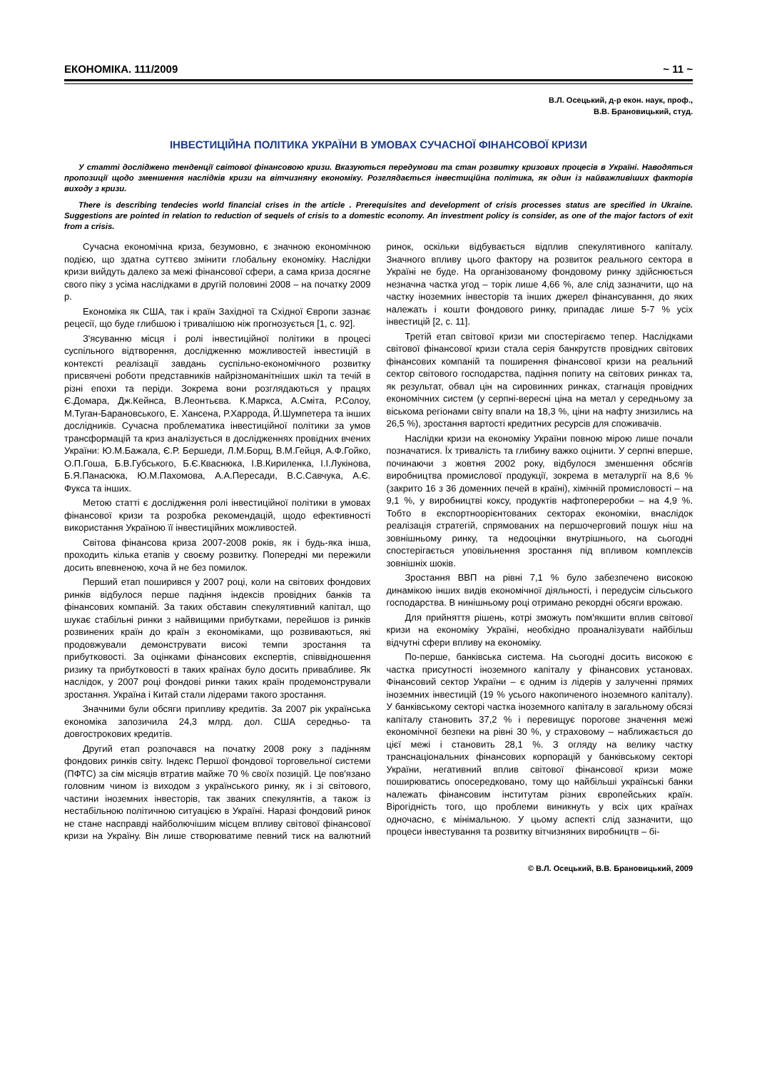ЕКОНОМІКА. 111/2009 ~ 11 ~
В.Л. Осецький, д-р екон. наук, проф.,
В.В. Брановицький, студ.
ІНВЕСТИЦІЙНА ПОЛІТИКА УКРАЇНИ В УМОВАХ СУЧАСНОЇ ФІНАНСОВОЇ КРИЗИ
У статті досліджено тенденції світової фінансовою кризи. Вказуються передумови та стан розвитку кризових процесів в Україні. Наводяться пропозиції щодо зменшення наслідків кризи на вітчизняну економіку. Розглядається інвестиційна політика, як один із найважливіших факторів виходу з кризи.
There is describing tendecies world financial crises in the article . Prerequisites and development of crisis processes status are specified in Ukraine. Suggestions are pointed in relation to reduction of sequels of crisis to a domestic economy. An investment policy is consider, as one of the major factors of exit from a crisis.
Сучасна економічна криза, безумовно, є значною економічною подією, що здатна суттєво змінити глобальну економіку. Наслідки кризи вийдуть далеко за межі фінансової сфери, а сама криза досягне свого піку з усіма наслідками в другій половині 2008 – на початку 2009 р.
Економіка як США, так і країн Західної та Східної Європи зазнає рецесії, що буде глибшою і тривалішою ніж прогнозується [1, с. 92].
З'ясуванню місця і ролі інвестиційної політики в процесі суспільного відтворення, дослідженню можливостей інвестицій в контексті реалізації завдань суспільно-економічного розвитку присвячені роботи представників найрізноманітніших шкіл та течій в різні епохи та періди. Зокрема вони розглядаються у працях Є.Домара, Дж.Кейнса, В.Леонтьєва. К.Маркса, А.Сміта, Р.Солоу, М.Туган-Барановського, Е. Хансена, Р.Харрода, Й.Шумпетера та інших дослідників. Сучасна проблематика інвестиційної політики за умов трансформацій та криз аналізується в дослідженнях провідних вчених України: Ю.М.Бажала, Є.Р. Бершеди, Л.М.Борщ, В.М.Гейця, А.Ф.Гойко, О.П.Гоша, Б.В.Губського, Б.Є.Кваснюка, І.В.Кириленка, І.І.Лукінова, Б.Я.Панасюка, Ю.М.Пахомова, А.А.Пересади, В.С.Савчука, А.Є. Фукса та інших.
Метою статті є дослідження ролі інвестиційної політики в умовах фінансової кризи та розробка рекомендацій, щодо ефективності використання Україною її інвестиційних можливостей.
Світова фінансова криза 2007-2008 років, як і будь-яка інша, проходить кілька етапів у своєму розвитку. Попередні ми пережили досить впевненою, хоча й не без помилок.
Перший етап поширився у 2007 році, коли на світових фондових ринків відбулося перше падіння індексів провідних банків та фінансових компаній. За таких обставин спекулятивний капітал, що шукає стабільні ринки з найвищими прибутками, перейшов із ринків розвинених країн до країн з економіками, що розвиваються, які продовжували демонструвати високі темпи зростання та прибутковості. За оцінками фінансових експертів, співвідношення ризику та прибутковості в таких країнах було досить привабливе. Як наслідок, у 2007 році фондові ринки таких країн продемонстрували зростання. Україна і Китай стали лідерами такого зростання.
Значними були обсяги припливу кредитів. За 2007 рік українська економіка запозичила 24,3 млрд. дол. США середньо- та довгострокових кредитів.
Другий етап розпочався на початку 2008 року з падінням фондових ринків світу. Індекс Першої фондової торговельної системи (ПФТС) за сім місяців втратив майже 70 % своїх позицій. Це пов'язано головним чином із виходом з українського ринку, як і зі світового, частини іноземних інвесторів, так званих спекулянтів, а також із нестабільною політичною ситуацією в Україні. Наразі фондовий ринок не стане насправді найболючішим місцем впливу світової фінансової кризи на Україну. Він лише створюватиме певний тиск на валютний ринок, оскільки відбувається відплив спекулятивного капіталу. Значного впливу цього фактору на розвиток реального сектора в Україні не буде. На організованому фондовому ринку здійснюється незначна частка угод – торік лише 4,66 %, але слід зазначити, що на частку іноземних інвесторів та інших джерел фінансування, до яких належать і кошти фондового ринку, припадає лише 5-7 % усіх інвестицій [2, с. 11].
Третій етап світової кризи ми спостерігаємо тепер. Наслідками світової фінансової кризи стала серія банкрутств провідних світових фінансових компаній та поширення фінансової кризи на реальний сектор світового господарства, падіння попиту на світових ринках та, як результат, обвал цін на сировинних ринках, стагнація провідних економічних систем (у серпні-вересні ціна на метал у середньому за віськома регіонами світу впали на 18,3 %, ціни на нафту знизились на 26,5 %), зростання вартості кредитних ресурсів для споживачів.
Наслідки кризи на економіку України повною мірою лише почали позначатися. Їх тривалість та глибину важко оцінити. У серпні вперше, починаючи з жовтня 2002 року, відбулося зменшення обсягів виробництва промислової продукції, зокрема в металургії на 8,6 % (закрито 16 з 36 доменних печей в країні), хімічній промисловості – на 9,1 %, у виробництві коксу, продуктів нафтопереробки – на 4,9 %. Тобто в експортноорієнтованих секторах економіки, внаслідок реалізація стратегій, спрямованих на першочерговий пошук ніш на зовнішньому ринку, та недооцінки внутрішнього, на сьогодні спостерігається уповільнення зростання під впливом комплексів зовнішніх шоків.
Зростання ВВП на рівні 7,1 % було забезпечено високою динамікою інших видів економічної діяльності, і передусім сільського господарства. В нинішньому році отримано рекордні обсяги врожаю.
Для прийняття рішень, котрі зможуть пом'якшити вплив світової кризи на економіку Україні, необхідно проаналізувати найбільш відчутні сфери впливу на економіку.
По-перше, банківська система. На сьогодні досить високою є частка присутності іноземного капіталу у фінансових установах. Фінансовий сектор України – є одним із лідерів у залученні прямих іноземних інвестицій (19 % усього накопиченого іноземного капіталу). У банківському секторі частка іноземного капіталу в загальному обсязі капіталу становить 37,2 % і перевищує порогове значення межі економічної безпеки на рівні 30 %, у страховому – наближається до цієї межі і становить 28,1 %. З огляду на велику частку транснаціональних фінансових корпорацій у банківському секторі України, негативний вплив світової фінансової кризи може поширюватись опосередковано, тому що найбільші українські банки належать фінансовим інститутам різних європейських країн. Вірогідність того, що проблеми виникнуть у всіх цих країнах одночасно, є мінімальною. У цьому аспекті слід зазначити, що процеси інвестування та розвитку вітчизняних виробництв – бі-
© В.Л. Осецький, В.В. Брановицький, 2009